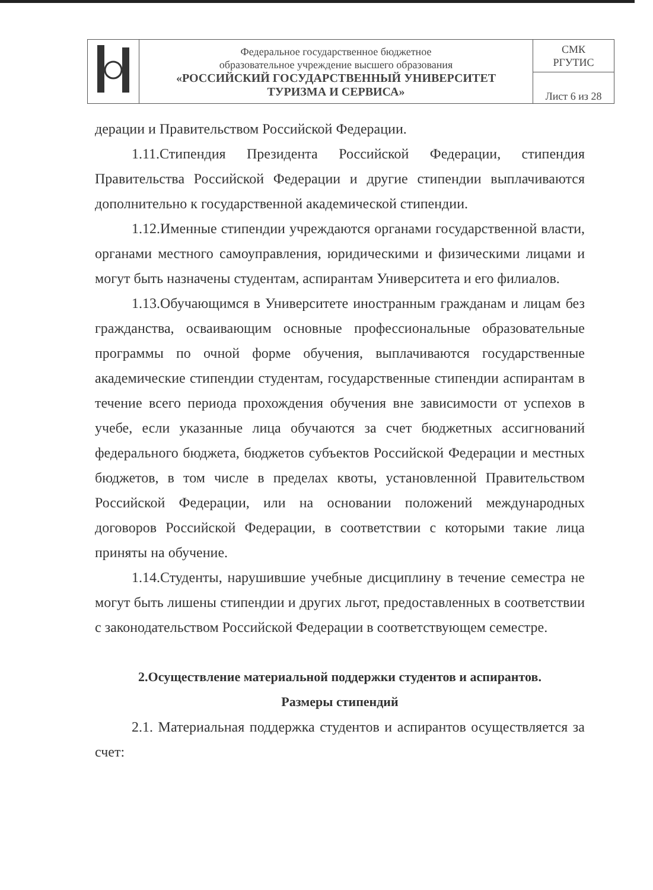| | Федеральное государственное бюджетное образовательное учреждение высшего образования «РОССИЙСКИЙ ГОСУДАРСТВЕННЫЙ УНИВЕРСИТЕТ ТУРИЗМА И СЕРВИСА» | СМК РГУТИС |
| | | Лист 6 из 28 |
дерации и Правительством Российской Федерации.
1.11.Стипендия Президента Российской Федерации, стипендия Правительства Российской Федерации и другие стипендии выплачиваются дополнительно к государственной академической стипендии.
1.12.Именные стипендии учреждаются органами государственной власти, органами местного самоуправления, юридическими и физическими лицами и могут быть назначены студентам, аспирантам Университета и его филиалов.
1.13.Обучающимся в Университете иностранным гражданам и лицам без гражданства, осваивающим основные профессиональные образовательные программы по очной форме обучения, выплачиваются государственные академические стипендии студентам, государственные стипендии аспирантам в течение всего периода прохождения обучения вне зависимости от успехов в учебе, если указанные лица обучаются за счет бюджетных ассигнований федерального бюджета, бюджетов субъектов Российской Федерации и местных бюджетов, в том числе в пределах квоты, установленной Правительством Российской Федерации, или на основании положений международных договоров Российской Федерации, в соответствии с которыми такие лица приняты на обучение.
1.14.Студенты, нарушившие учебные дисциплину в течение семестра не могут быть лишены стипендии и других льгот, предоставленных в соответствии с законодательством Российской Федерации в соответствующем семестре.
2.Осуществление материальной поддержки студентов и аспирантов.
Размеры стипендий
2.1. Материальная поддержка студентов и аспирантов осуществляется за счет: